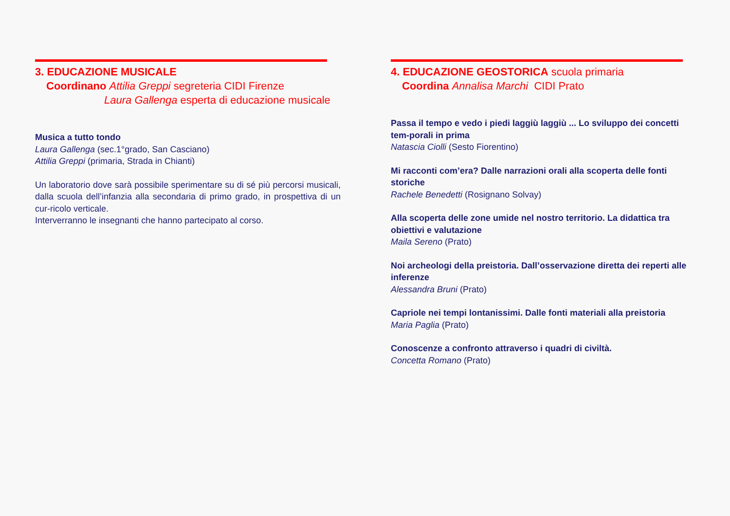3. EDUCAZIONE MUSICALE
Coordinano Attilia Greppi segreteria CIDI Firenze
Laura Gallenga esperta di educazione musicale
Musica a tutto tondo
Laura Gallenga (sec.1°grado, San Casciano)
Attilia Greppi (primaria, Strada in Chianti)
Un laboratorio dove sarà possibile sperimentare su di sé più percorsi musicali, dalla scuola dell’infanzia alla secondaria di primo grado, in prospettiva di un cur-ricolo verticale.
Interverranno le insegnanti che hanno partecipato al corso.
4. EDUCAZIONE GEOSTORICA scuola primaria
Coordina Annalisa Marchi CIDI Prato
Passa il tempo e vedo i piedi laggiù laggiù ... Lo sviluppo dei concetti tem-porali in prima
Natascia Ciolli (Sesto Fiorentino)
Mi racconti com’era? Dalle narrazioni orali alla scoperta delle fonti storiche
Rachele Benedetti (Rosignano Solvay)
Alla scoperta delle zone umide nel nostro territorio. La didattica tra obiettivi e valutazione
Maila Sereno (Prato)
Noi archeologi della preistoria. Dall’osservazione diretta dei reperti alle inferenze
Alessandra Bruni (Prato)
Capriole nei tempi lontanissimi. Dalle fonti materiali alla preistoria
Maria Paglia (Prato)
Conoscenze a confronto attraverso i quadri di civiltà.
Concetta Romano (Prato)